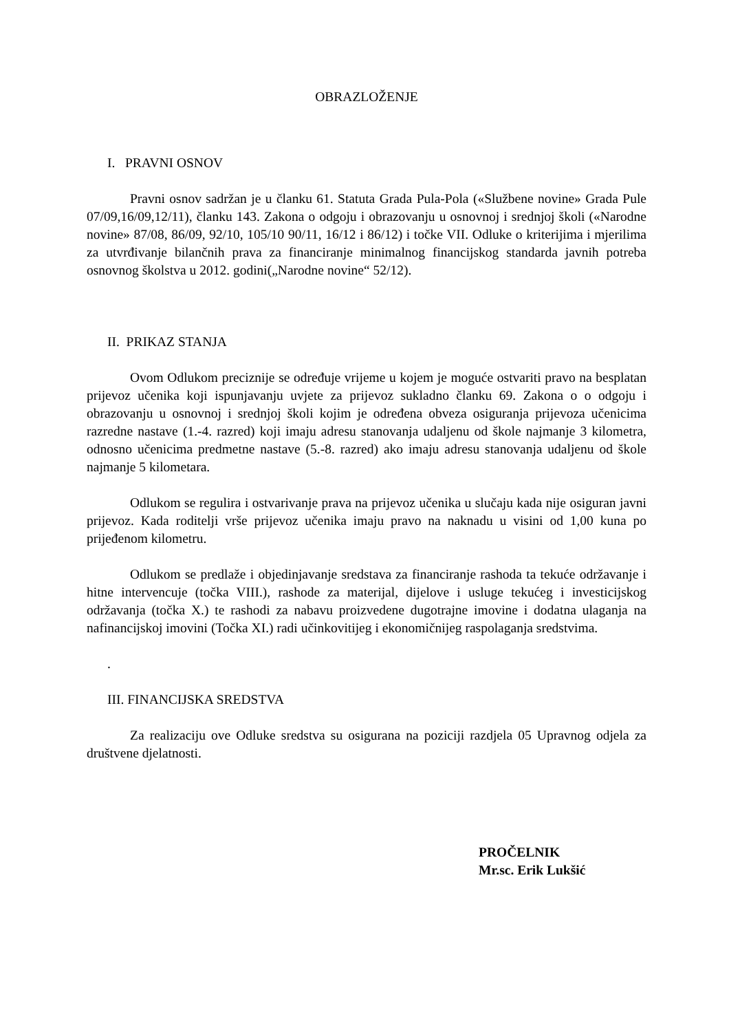OBRAZLOŽENJE
I. PRAVNI OSNOV
Pravni osnov sadržan je u članku 61. Statuta Grada Pula-Pola («Službene novine» Grada Pule 07/09,16/09,12/11), članku 143. Zakona o odgoju i obrazovanju u osnovnoj i srednjoj školi («Narodne novine» 87/08, 86/09, 92/10, 105/10 90/11, 16/12 i 86/12) i točke VII. Odluke o kriterijima i mjerilima za utvrđivanje bilančnih prava za financiranje minimalnog financijskog standarda javnih potreba osnovnog školstva u 2012. godini(„Narodne novine“ 52/12).
II. PRIKAZ STANJA
Ovom Odlukom preciznije se određuje vrijeme u kojem je moguće ostvariti pravo na besplatan prijevoz učenika koji ispunjavanju uvjete za prijevoz sukladno članku 69. Zakona o o odgoju i obrazovanju u osnovnoj i srednjoj školi kojim je određena obveza osiguranja prijevoza učenicima razredne nastave (1.-4. razred) koji imaju adresu stanovanja udaljenu od škole najmanje 3 kilometra, odnosno učenicima predmetne nastave (5.-8. razred) ako imaju adresu stanovanja udaljenu od škole najmanje 5 kilometara.
Odlukom se regulira i ostvarivanje prava na prijevoz učenika u slučaju kada nije osiguran javni prijevoz. Kada roditelji vrše prijevoz učenika imaju pravo na naknadu u visini od 1,00 kuna po prijeđenom kilometru.
Odlukom se predlaže i objedinjavanje sredstava za financiranje rashoda ta tekuće održavanje i hitne intervencuje (točka VIII.), rashode za materijal, dijelove i usluge tekućeg i investicijskog održavanja (točka X.) te rashodi za nabavu proizvedene dugotrajne imovine i dodatna ulaganja na nafinancijskoj imovini (Točka XI.) radi učinkovitijeg i ekonomičnijeg raspolaganja sredstvima.
.
III. FINANCIJSKA SREDSTVA
Za realizaciju ove Odluke sredstva su osigurana na poziciji razdjela 05 Upravnog odjela za društvene djelatnosti.
PROČELNIK
Mr.sc. Erik Lukšić